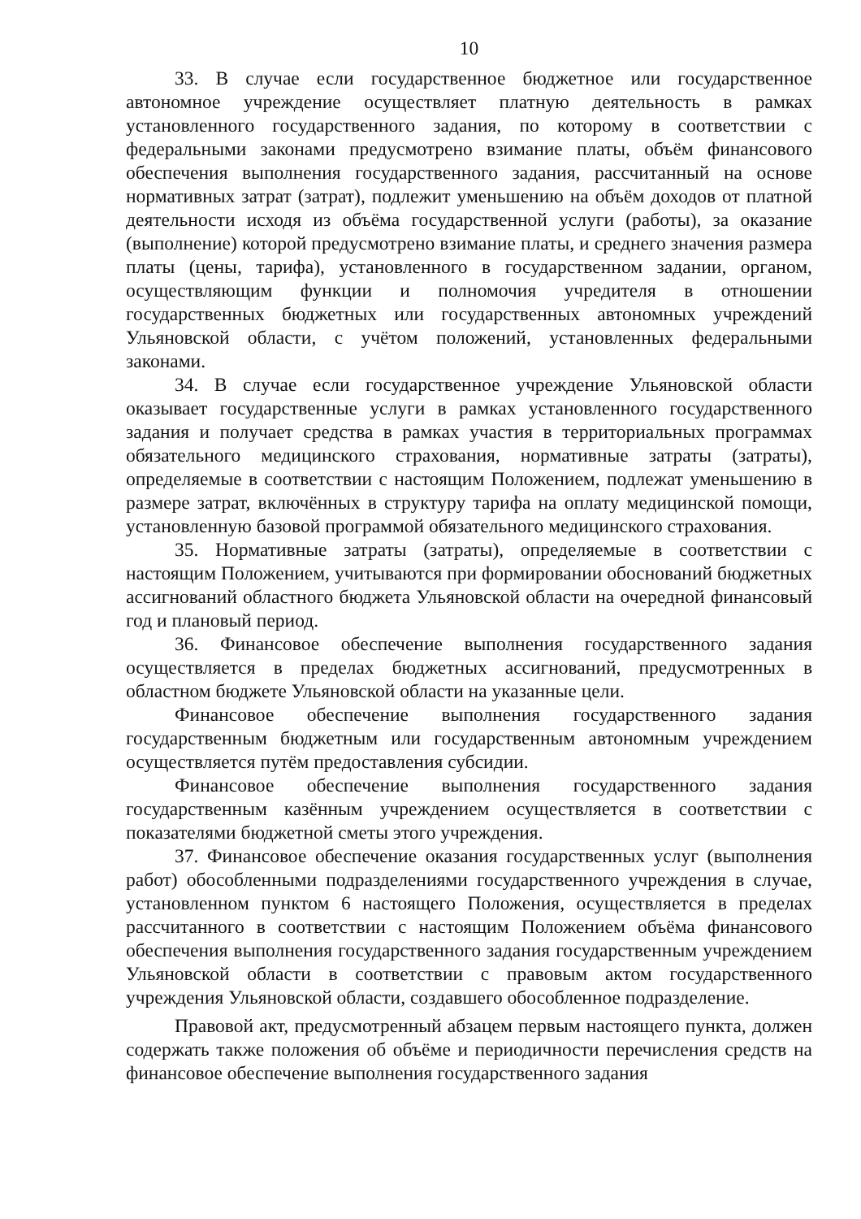10
33. В случае если государственное бюджетное или государственное автономное учреждение осуществляет платную деятельность в рамках установленного государственного задания, по которому в соответствии с федеральными законами предусмотрено взимание платы, объём финансового обеспечения выполнения государственного задания, рассчитанный на основе нормативных затрат (затрат), подлежит уменьшению на объём доходов от платной деятельности исходя из объёма государственной услуги (работы), за оказание (выполнение) которой предусмотрено взимание платы, и среднего значения размера платы (цены, тарифа), установленного в государственном задании, органом, осуществляющим функции и полномочия учредителя в отношении государственных бюджетных или государственных автономных учреждений Ульяновской области, с учётом положений, установленных федеральными законами.
34. В случае если государственное учреждение Ульяновской области оказывает государственные услуги в рамках установленного государственного задания и получает средства в рамках участия в территориальных программах обязательного медицинского страхования, нормативные затраты (затраты), определяемые в соответствии с настоящим Положением, подлежат уменьшению в размере затрат, включённых в структуру тарифа на оплату медицинской помощи, установленную базовой программой обязательного медицинского страхования.
35. Нормативные затраты (затраты), определяемые в соответствии с настоящим Положением, учитываются при формировании обоснований бюджетных ассигнований областного бюджета Ульяновской области на очередной финансовый год и плановый период.
36. Финансовое обеспечение выполнения государственного задания осуществляется в пределах бюджетных ассигнований, предусмотренных в областном бюджете Ульяновской области на указанные цели.
Финансовое обеспечение выполнения государственного задания государственным бюджетным или государственным автономным учреждением осуществляется путём предоставления субсидии.
Финансовое обеспечение выполнения государственного задания государственным казённым учреждением осуществляется в соответствии с показателями бюджетной сметы этого учреждения.
37. Финансовое обеспечение оказания государственных услуг (выполнения работ) обособленными подразделениями государственного учреждения в случае, установленном пунктом 6 настоящего Положения, осуществляется в пределах рассчитанного в соответствии с настоящим Положением объёма финансового обеспечения выполнения государственного задания государственным учреждением Ульяновской области в соответствии с правовым актом государственного учреждения Ульяновской области, создавшего обособленное подразделение.
Правовой акт, предусмотренный абзацем первым настоящего пункта, должен содержать также положения об объёме и периодичности перечисления средств на финансовое обеспечение выполнения государственного задания